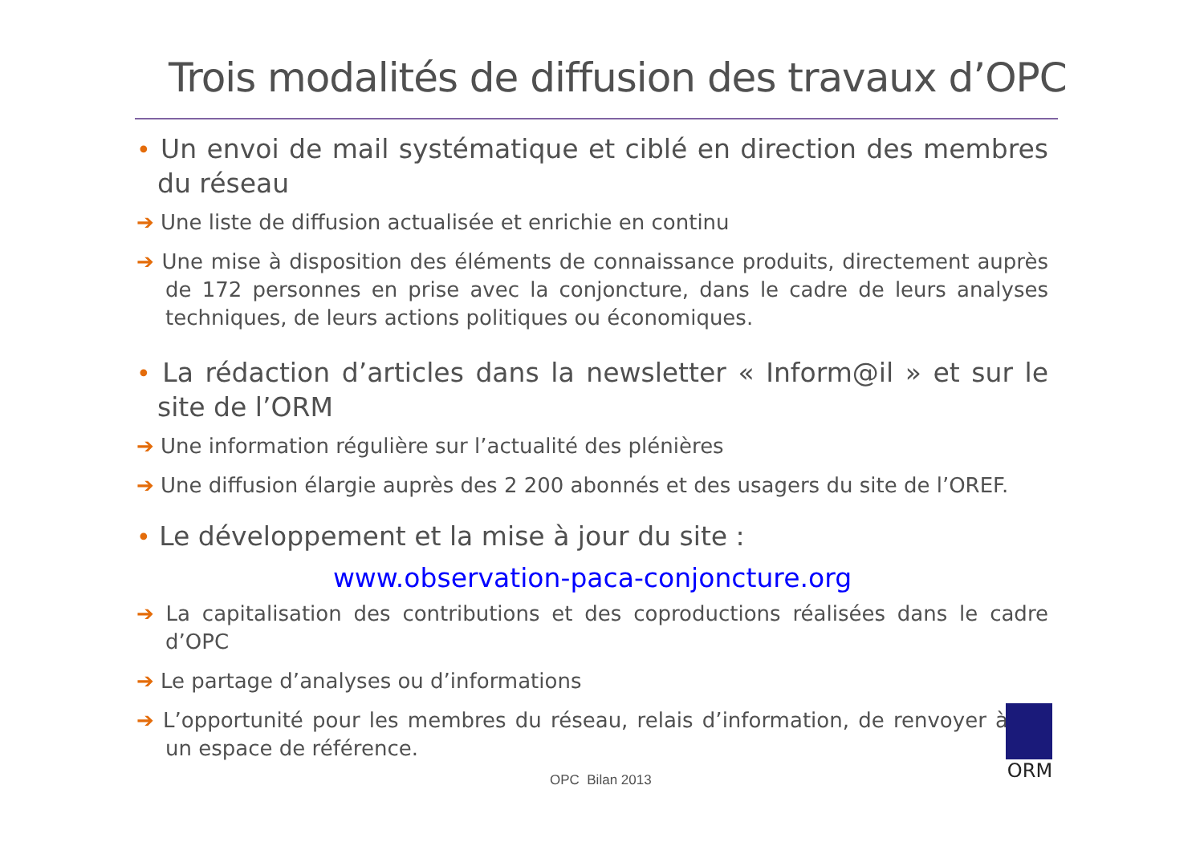Trois modalités de diffusion des travaux d’OPC
• Un envoi de mail systématique et ciblé en direction des membres du réseau
➔ Une liste de diffusion actualisée et enrichie en continu
➔ Une mise à disposition des éléments de connaissance produits, directement auprès de 172 personnes en prise avec la conjoncture, dans le cadre de leurs analyses techniques, de leurs actions politiques ou économiques.
• La rédaction d’articles dans la newsletter « Inform@il » et sur le site de l’ORM
➔ Une information régulière sur l’actualité des plénières
➔ Une diffusion élargie auprès des 2 200 abonnés et des usagers du site de l’OREF.
• Le développement et la mise à jour du site :
www.observation-paca-conjoncture.org
➔ La capitalisation des contributions et des coproductions réalisées dans le cadre d’OPC
➔ Le partage d’analyses ou d’informations
➔ L’opportunité pour les membres du réseau, relais d’information, de renvoyer à un espace de référence.
OPC Bilan 2013
ORM